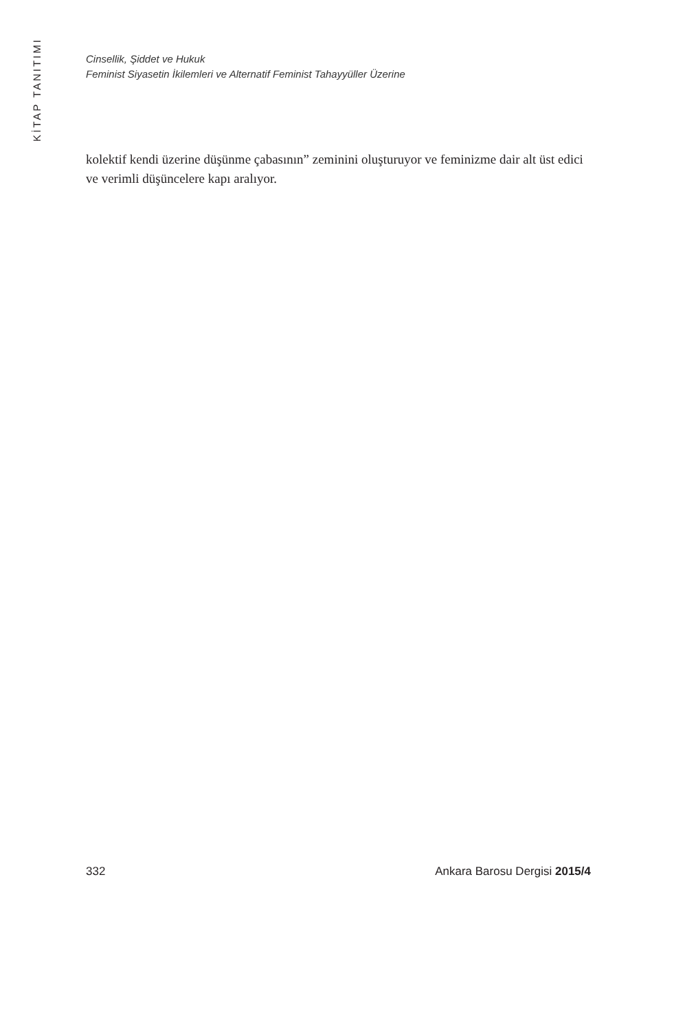KİTAP TANITIMI
Cinsellik, Şiddet ve Hukuk
Feminist Siyasetin İkilemleri ve Alternatif Feminist Tahayyüller Üzerine
kolektif kendi üzerine düşünme çabasının” zeminini oluşturuyor ve feminizme dair alt üst edici ve verimli düşüncelere kapı aralıyor.
332 Ankara Barosu Dergisi 2015/4